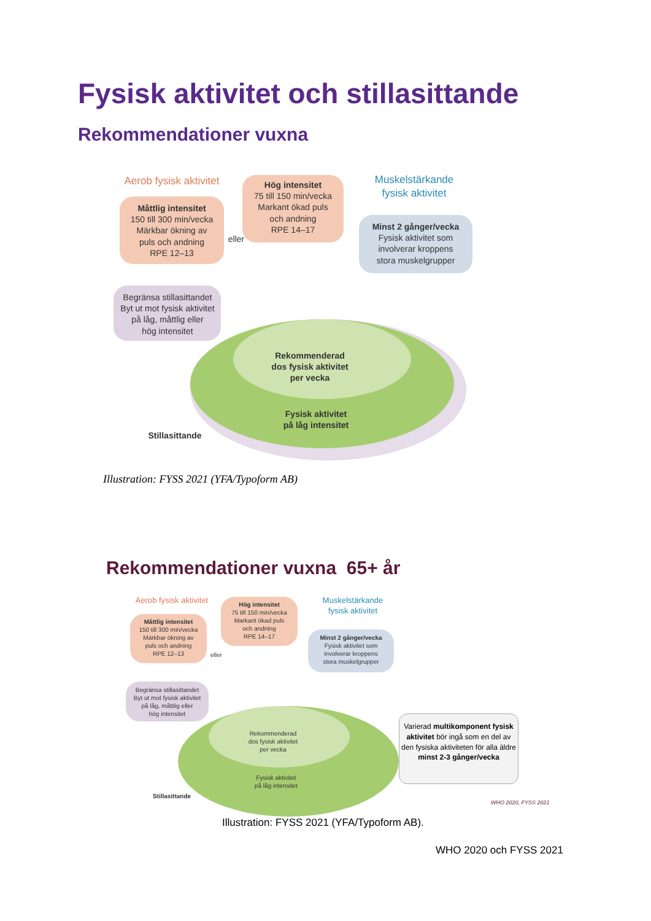Fysisk aktivitet och stillasittande
Rekommendationer vuxna
Aerob fysisk aktivitet
Måttlig intensitet
150 till 300 min/vecka
Märkbar ökning av
puls och andning
RPE 12–13
eller
Hög intensitet
75 till 150 min/vecka
Markant ökad puls
och andning
RPE 14–17
Muskelstärkande
fysisk aktivitet
Minst 2 gånger/vecka
Fysisk aktivitet som
involverar kroppens
stora muskelgrupper
Begränsa stillasittandet
Byt ut mot fysisk aktivitet
på låg, måttlig eller
hög intensitet
Rekommenderad
dos fysisk aktivitet
per vecka
Fysisk aktivitet
på låg intensitet
Stillasittande
Illustration: FYSS 2021 (YFA/Typoform AB)
Rekommendationer vuxna 65+ år
Aerob fysisk aktivitet
Måttlig intensitet
150 till 300 min/vecka
Märkbar ökning av
puls och andning
RPE 12–13
eller
Hög intensitet
75 till 150 min/vecka
Markant ökad puls
och andning
RPE 14–17
Muskelstärkande
fysisk aktivitet
Minst 2 gånger/vecka
Fysisk aktivitet som
involverar kroppens
stora muskelgrupper
Begränsa stillasittandet
Byt ut mot fysisk aktivitet
på låg, måttlig eller
hög intensitet
Rekommenderad
dos fysisk aktivitet
per vecka
Fysisk aktivitet
på låg intensitet
Stillasittande
Varierad multikomponent fysisk aktivitet bör ingå som en del av den fysiska aktiviteten för alla äldre
minst 2-3 gånger/vecka
WHO 2020, FYSS 2021
Illustration: FYSS 2021 (YFA/Typoform AB).
WHO 2020 och FYSS 2021